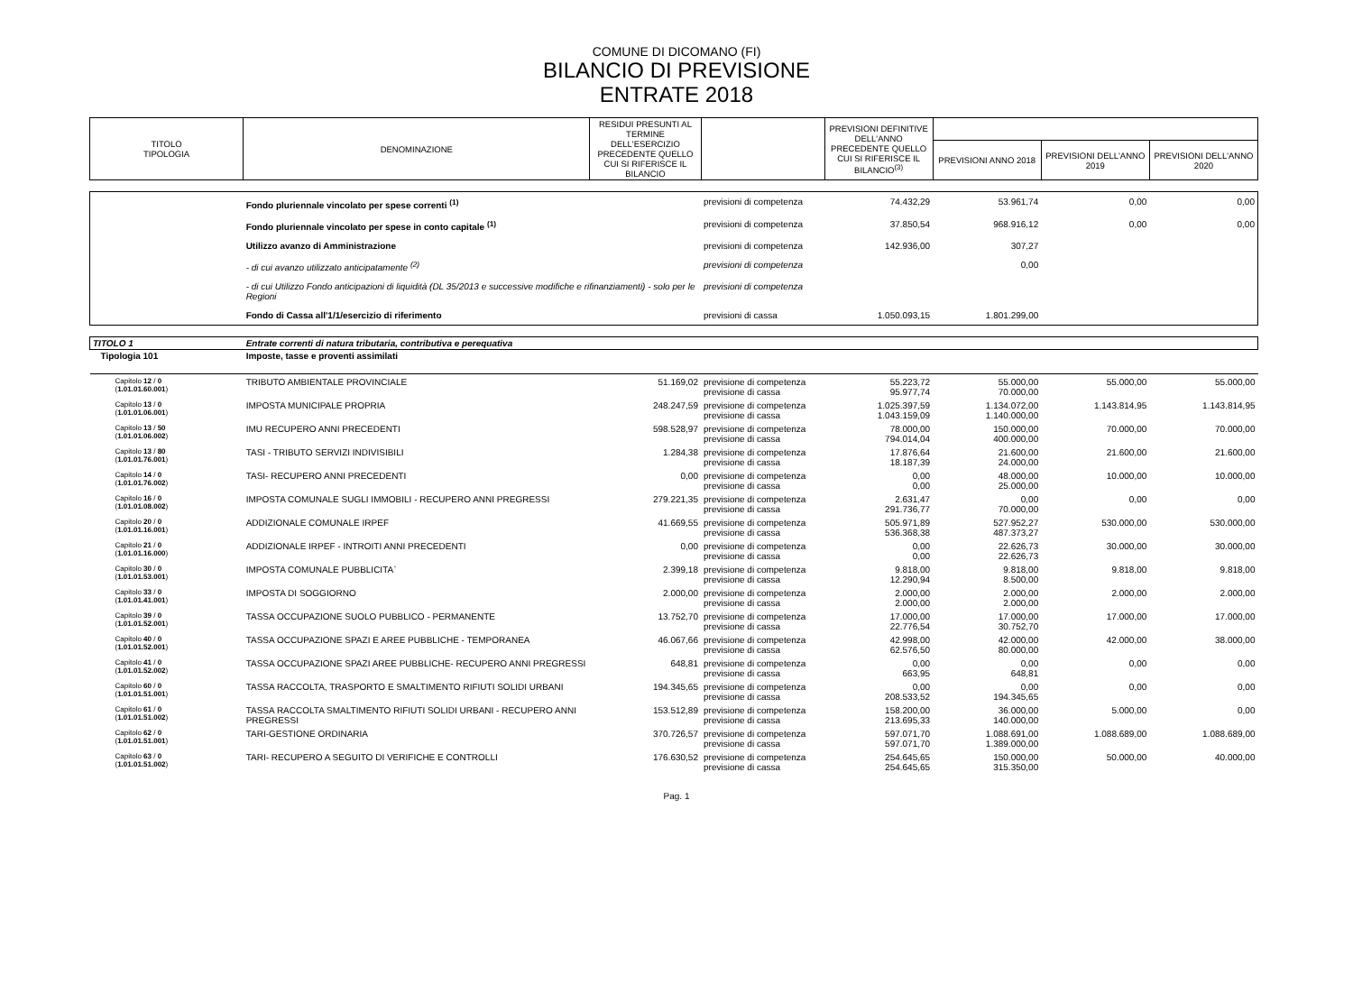COMUNE DI DICOMANO (FI)
BILANCIO DI PREVISIONE
ENTRATE 2018
| TITOLO TIPOLOGIA | DENOMINAZIONE | RESIDUI PRESUNTI AL TERMINE DELL'ESERCIZIO PRECEDENTE QUELLO CUI SI RIFERISCE IL BILANCIO | | PREVISIONI DEFINITIVE DELL'ANNO PRECEDENTE QUELLO CUI SI RIFERISCE IL BILANCIO<sup>(3)</sup> | | | |
| --- | --- | --- | --- | --- | --- | --- | --- |
| | | | | | PREVISIONI ANNO 2018 | PREVISIONI DELL'ANNO 2019 | PREVISIONI DELL'ANNO 2020 |
| | Fondo pluriennale vincolato per spese correnti <sup>(1)</sup> | | previsioni di competenza | 74.432,29 | 53.961,74 | 0,00 | 0,00 |
| | Fondo pluriennale vincolato per spese in conto capitale <sup>(1)</sup> | | previsioni di competenza | 37.850,54 | 968.916,12 | 0,00 | 0,00 |
| | Utilizzo avanzo di Amministrazione | | previsioni di competenza | 142.936,00 | 307,27 | | |
| | - di cui avanzo utilizzato anticipatamente <sup>(2)</sup> | | previsioni di competenza | | 0,00 | | |
| | - di cui Utilizzo Fondo anticipazioni di liquidità (DL 35/2013 e successive modifiche e rifinanziamenti) - solo per le Regioni | | previsioni di competenza | | | | |
| | Fondo di Cassa all'1/1/esercizio di riferimento | | previsioni di cassa | 1.050.093,15 | 1.801.299,00 | | |
| TITOLO 1 | Entrate correnti di natura tributaria, contributiva e perequativa | | | | | | |
| Tipologia 101 | Imposte, tasse e proventi assimilati | | | | | | |
| Capitolo 12 / 0 ( 1.01.01.60.001 ) | TRIBUTO AMBIENTALE PROVINCIALE | 51.169,02 | previsione di competenza previsione di cassa | 55.223,72 95.977,74 | 55.000,00 70.000,00 | 55.000,00 | 55.000,00 |
| Capitolo 13 / 0 ( 1.01.01.06.001 ) | IMPOSTA MUNICIPALE PROPRIA | 248.247,59 | previsione di competenza previsione di cassa | 1.025.397,59 1.043.159,09 | 1.134.072,00 1.140.000,00 | 1.143.814,95 | 1.143.814,95 |
| Capitolo 13 / 50 ( 1.01.01.06.002 ) | IMU RECUPERO ANNI PRECEDENTI | 598.528,97 | previsione di competenza previsione di cassa | 78.000,00 794.014,04 | 150.000,00 400.000,00 | 70.000,00 | 70.000,00 |
| Capitolo 13 / 80 ( 1.01.01.76.001 ) | TASI - TRIBUTO SERVIZI INDIVISIBILI | 1.284,38 | previsione di competenza previsione di cassa | 17.876,64 18.187,39 | 21.600,00 24.000,00 | 21.600,00 | 21.600,00 |
| Capitolo 14 / 0 ( 1.01.01.76.002 ) | TASI- RECUPERO ANNI PRECEDENTI | 0,00 | previsione di competenza previsione di cassa | 0,00 0,00 | 48.000,00 25.000,00 | 10.000,00 | 10.000,00 |
| Capitolo 16 / 0 ( 1.01.01.08.002 ) | IMPOSTA COMUNALE SUGLI IMMOBILI - RECUPERO ANNI PREGRESSI | 279.221,35 | previsione di competenza previsione di cassa | 2.631,47 291.736,77 | 0,00 70.000,00 | 0,00 | 0,00 |
| Capitolo 20 / 0 ( 1.01.01.16.001 ) | ADDIZIONALE COMUNALE IRPEF | 41.669,55 | previsione di competenza previsione di cassa | 505.971,89 536.368,38 | 527.952,27 487.373,27 | 530.000,00 | 530.000,00 |
| Capitolo 21 / 0 ( 1.01.01.16.000 ) | ADDIZIONALE IRPEF - INTROITI ANNI PRECEDENTI | 0,00 | previsione di competenza previsione di cassa | 0,00 0,00 | 22.626,73 22.626,73 | 30.000,00 | 30.000,00 |
| Capitolo 30 / 0 ( 1.01.01.53.001 ) | IMPOSTA COMUNALE PUBBLICITA` | 2.399,18 | previsione di competenza previsione di cassa | 9.818,00 12.290,94 | 9.818,00 8.500,00 | 9.818,00 | 9.818,00 |
| Capitolo 33 / 0 ( 1.01.01.41.001 ) | IMPOSTA DI SOGGIORNO | 2.000,00 | previsione di competenza previsione di cassa | 2.000,00 2.000,00 | 2.000,00 2.000,00 | 2.000,00 | 2.000,00 |
| Capitolo 39 / 0 ( 1.01.01.52.001 ) | TASSA OCCUPAZIONE SUOLO PUBBLICO - PERMANENTE | 13.752,70 | previsione di competenza previsione di cassa | 17.000,00 22.776,54 | 17.000,00 30.752,70 | 17.000,00 | 17.000,00 |
| Capitolo 40 / 0 ( 1.01.01.52.001 ) | TASSA OCCUPAZIONE SPAZI E AREE PUBBLICHE - TEMPORANEA | 46.067,66 | previsione di competenza previsione di cassa | 42.998,00 62.576,50 | 42.000,00 80.000,00 | 42.000,00 | 38.000,00 |
| Capitolo 41 / 0 ( 1.01.01.52.002 ) | TASSA OCCUPAZIONE SPAZI AREE PUBBLICHE- RECUPERO ANNI PREGRESSI | 648,81 | previsione di competenza previsione di cassa | 0,00 663,95 | 0,00 648,81 | 0,00 | 0,00 |
| Capitolo 60 / 0 ( 1.01.01.51.001 ) | TASSA RACCOLTA, TRASPORTO E SMALTIMENTO RIFIUTI SOLIDI URBANI | 194.345,65 | previsione di competenza previsione di cassa | 0,00 208.533,52 | 0,00 194.345,65 | 0,00 | 0,00 |
| Capitolo 61 / 0 ( 1.01.01.51.002 ) | TASSA RACCOLTA SMALTIMENTO RIFIUTI SOLIDI URBANI - RECUPERO ANNI PREGRESSI | 153.512,89 | previsione di competenza previsione di cassa | 158.200,00 213.695,33 | 36.000,00 140.000,00 | 5.000,00 | 0,00 |
| Capitolo 62 / 0 ( 1.01.01.51.001 ) | TARI-GESTIONE ORDINARIA | 370.726,57 | previsione di competenza previsione di cassa | 597.071,70 597.071,70 | 1.088.691,00 1.389.000,00 | 1.088.689,00 | 1.088.689,00 |
| Capitolo 63 / 0 ( 1.01.01.51.002 ) | TARI- RECUPERO A SEGUITO DI VERIFICHE E CONTROLLI | 176.630,52 | previsione di competenza previsione di cassa | 254.645,65 254.645,65 | 150.000,00 315.350,00 | 50.000,00 | 40.000,00 |
Pag. 1